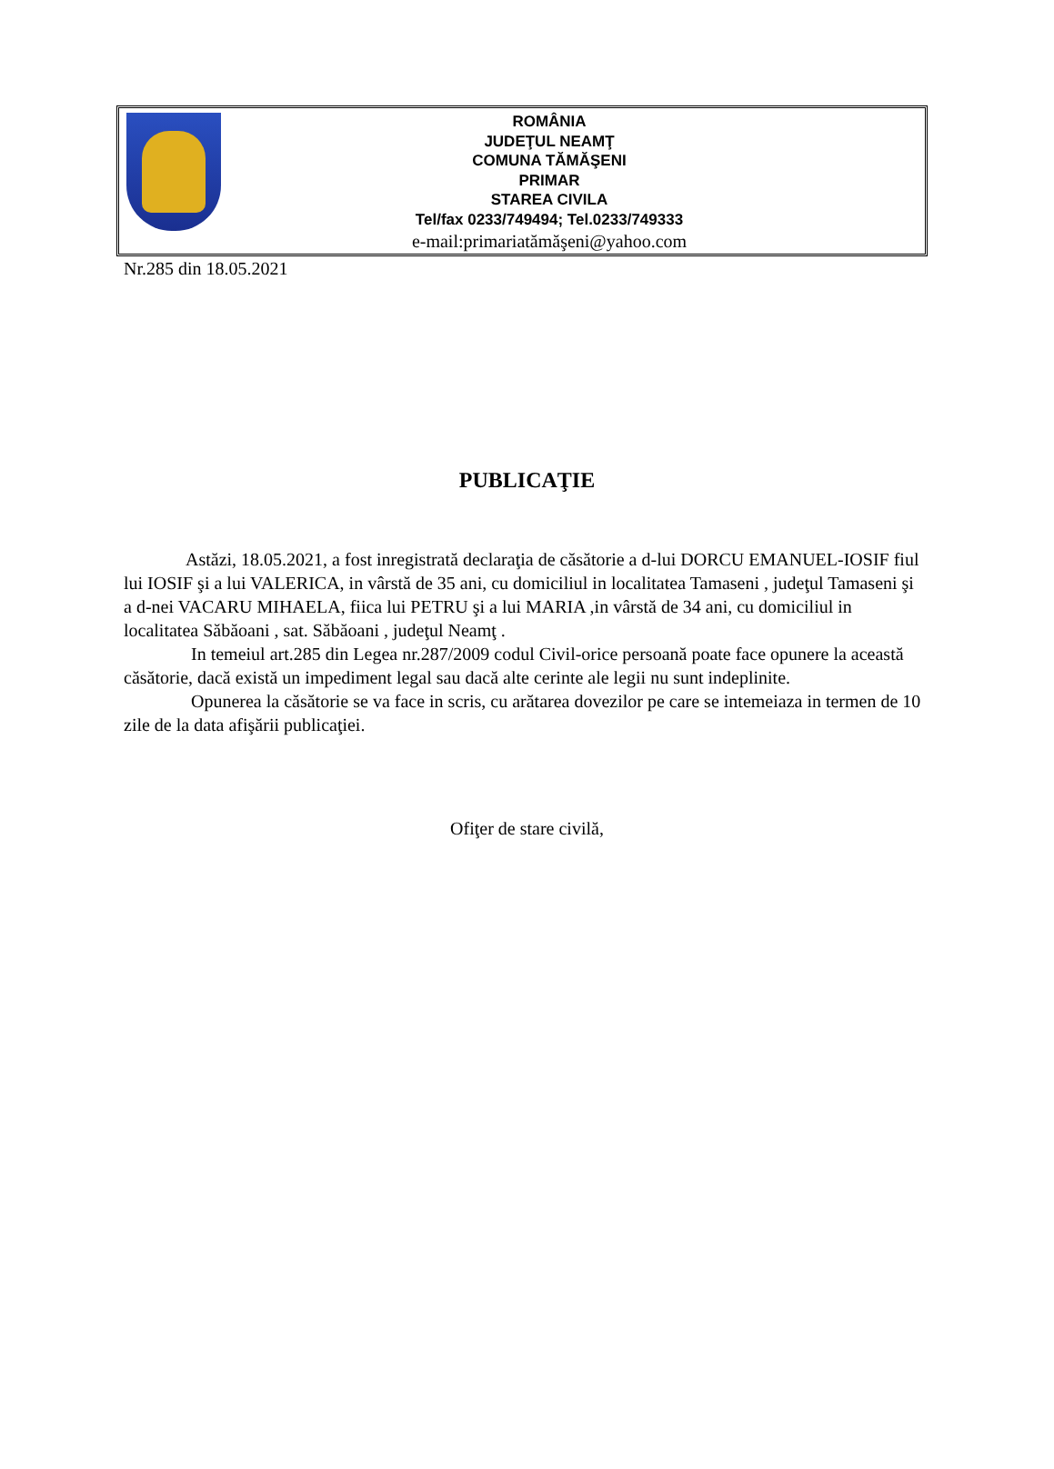ROMÂNIA
JUDEŢUL NEAMŢ
COMUNA TĂMĂŞENI
PRIMAR
STAREA CIVILA
Tel/fax 0233/749494; Tel.0233/749333
e-mail:primariatămăşeni@yahoo.com
Nr.285 din 18.05.2021
PUBLICAŢIE
Astăzi, 18.05.2021, a fost inregistrată declaraţia de căsătorie a d-lui DORCU EMANUEL-IOSIF fiul lui IOSIF şi a lui VALERICA, in vârstă de 35 ani, cu domiciliul in localitatea Tamaseni , judeţul Tamaseni şi a d-nei VACARU MIHAELA, fiica lui PETRU şi a lui MARIA ,in vârstă de 34 ani, cu domiciliul in localitatea Săbăoani , sat. Săbăoani , judeţul Neamţ .
In temeiul art.285 din Legea nr.287/2009 codul Civil-orice persoană poate face opunere la această căsătorie, dacă există un impediment legal sau dacă alte cerinte ale legii nu sunt indeplinite.
Opunerea la căsătorie se va face in scris, cu arătarea dovezilor pe care se intemeiaza in termen de 10 zile de la data afişării publicaţiei.
Ofiţer de stare civilă,